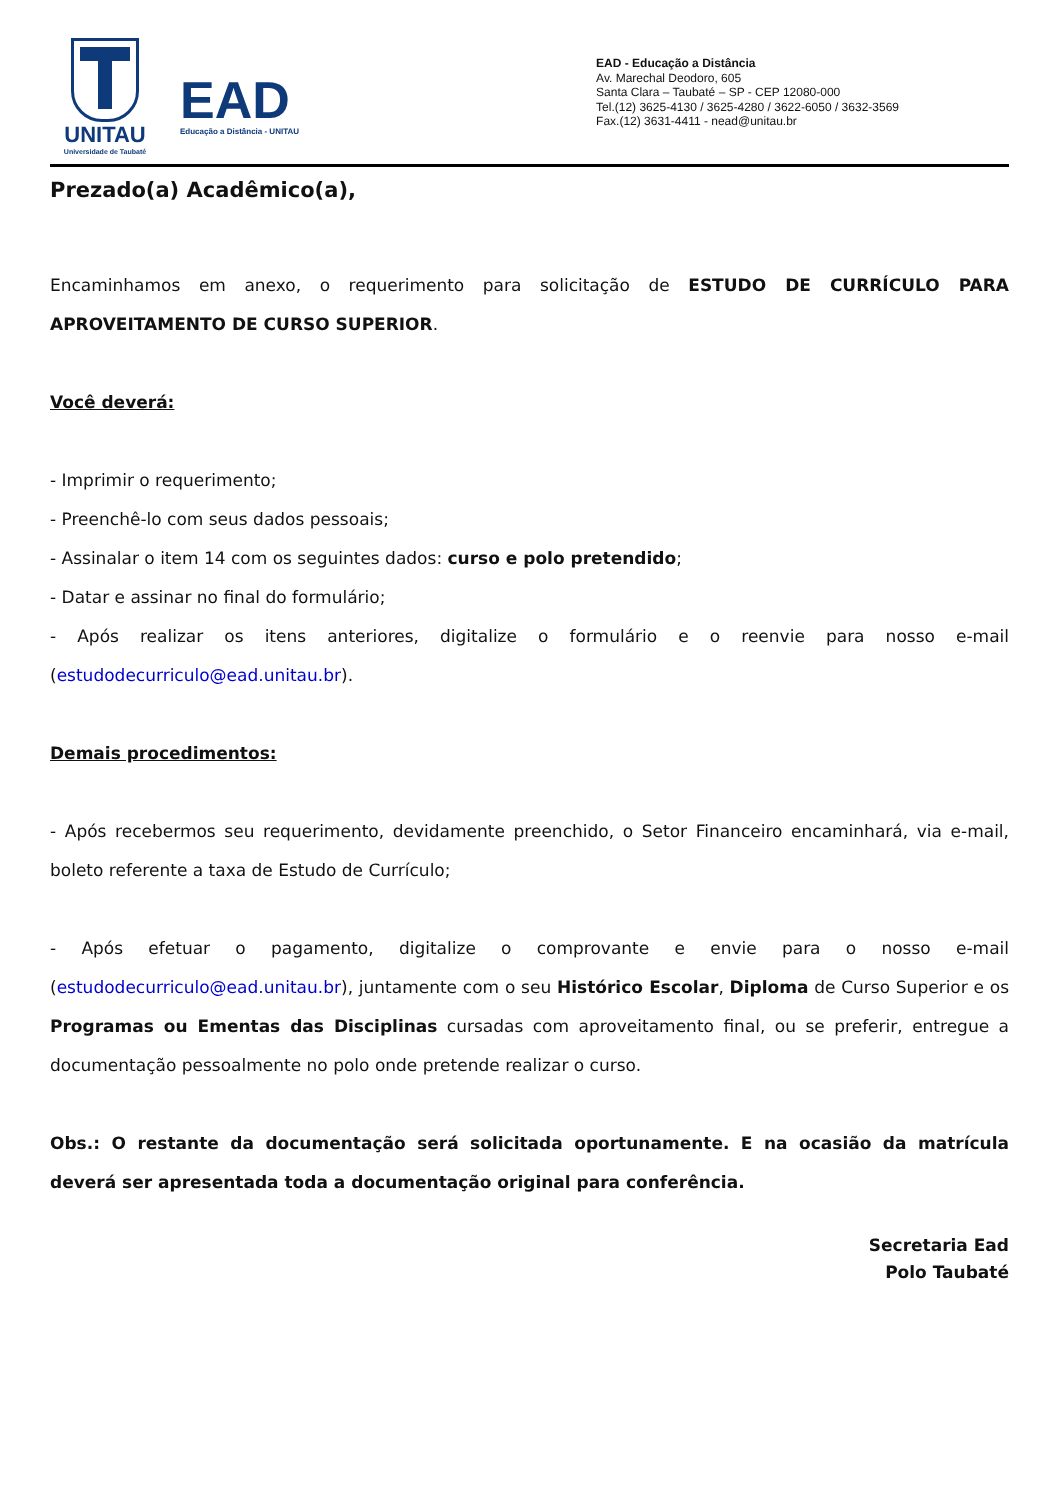UNITAU
Universidade de Taubaté
EAD
Educação a Distância - UNITAU
EAD - Educação a Distância
Av. Marechal Deodoro, 605
Santa Clara – Taubaté – SP - CEP 12080-000
Tel.(12) 3625-4130 / 3625-4280 / 3622-6050 / 3632-3569
Fax.(12) 3631-4411 - nead@unitau.br
Prezado(a) Acadêmico(a),
Encaminhamos em anexo, o requerimento para solicitação de ESTUDO DE CURRÍCULO PARA APROVEITAMENTO DE CURSO SUPERIOR.
Você deverá:
- Imprimir o requerimento;
- Preenchê-lo com seus dados pessoais;
- Assinalar o item 14 com os seguintes dados: curso e polo pretendido;
- Datar e assinar no final do formulário;
- Após realizar os itens anteriores, digitalize o formulário e o reenvie para nosso e-mail (estudodecurriculo@ead.unitau.br).
Demais procedimentos:
- Após recebermos seu requerimento, devidamente preenchido, o Setor Financeiro encaminhará, via e-mail, boleto referente a taxa de Estudo de Currículo;
- Após efetuar o pagamento, digitalize o comprovante e envie para o nosso e-mail (estudodecurriculo@ead.unitau.br), juntamente com o seu Histórico Escolar, Diploma de Curso Superior e os Programas ou Ementas das Disciplinas cursadas com aproveitamento final, ou se preferir, entregue a documentação pessoalmente no polo onde pretende realizar o curso.
Obs.: O restante da documentação será solicitada oportunamente. E na ocasião da matrícula deverá ser apresentada toda a documentação original para conferência.
Secretaria Ead
Polo Taubaté